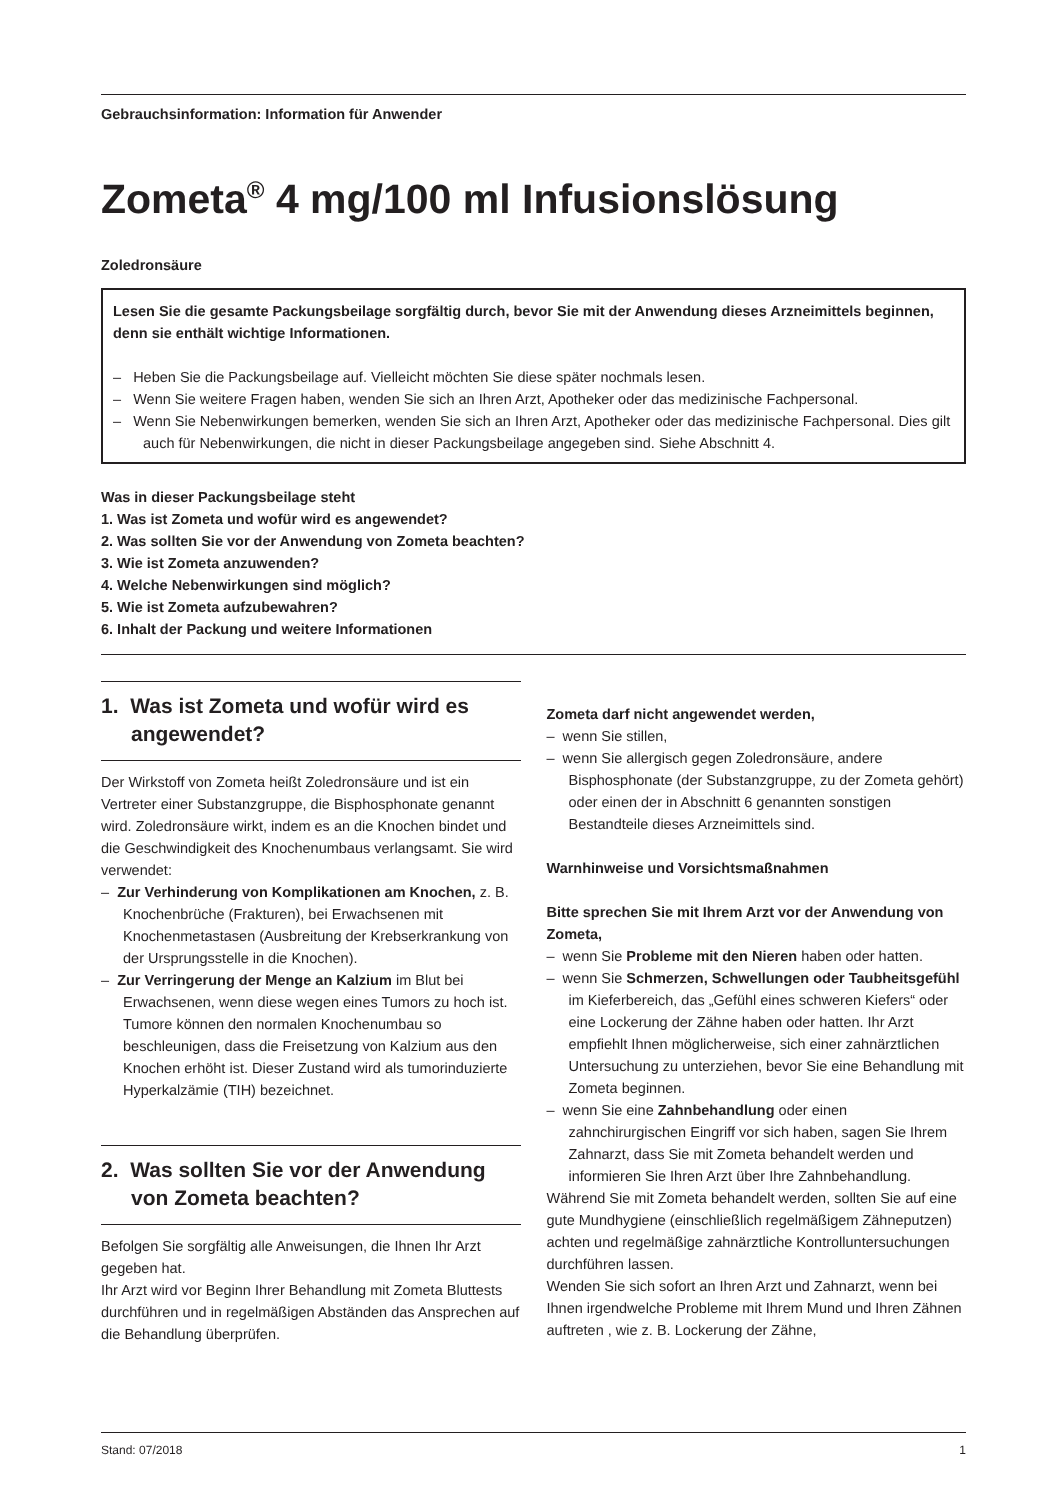Gebrauchsinformation: Information für Anwender
Zometa<sup>®</sup> 4 mg/100 ml Infusionslösung
Zoledronsäure
Lesen Sie die gesamte Packungsbeilage sorgfältig durch, bevor Sie mit der Anwendung dieses Arzneimittels beginnen, denn sie enthält wichtige Informationen.
– Heben Sie die Packungsbeilage auf. Vielleicht möchten Sie diese später nochmals lesen.
– Wenn Sie weitere Fragen haben, wenden Sie sich an Ihren Arzt, Apotheker oder das medizinische Fachpersonal.
– Wenn Sie Nebenwirkungen bemerken, wenden Sie sich an Ihren Arzt, Apotheker oder das medizinische Fachpersonal. Dies gilt auch für Nebenwirkungen, die nicht in dieser Packungsbeilage angegeben sind. Siehe Abschnitt 4.
Was in dieser Packungsbeilage steht
1. Was ist Zometa und wofür wird es angewendet?
2. Was sollten Sie vor der Anwendung von Zometa beachten?
3. Wie ist Zometa anzuwenden?
4. Welche Nebenwirkungen sind möglich?
5. Wie ist Zometa aufzubewahren?
6. Inhalt der Packung und weitere Informationen
1. Was ist Zometa und wofür wird es angewendet?
Der Wirkstoff von Zometa heißt Zoledronsäure und ist ein Vertreter einer Substanzgruppe, die Bisphosphonate genannt wird. Zoledronsäure wirkt, indem es an die Knochen bindet und die Geschwindigkeit des Knochenumbaus verlangsamt. Sie wird verwendet:
– Zur Verhinderung von Komplikationen am Knochen, z. B. Knochenbrüche (Frakturen), bei Erwachsenen mit Knochenmetastasen (Ausbreitung der Krebserkrankung von der Ursprungsstelle in die Knochen).
– Zur Verringerung der Menge an Kalzium im Blut bei Erwachsenen, wenn diese wegen eines Tumors zu hoch ist. Tumore können den normalen Knochenumbau so beschleunigen, dass die Freisetzung von Kalzium aus den Knochen erhöht ist. Dieser Zustand wird als tumorinduzierte Hyperkalzämie (TIH) bezeichnet.
2. Was sollten Sie vor der Anwendung von Zometa beachten?
Befolgen Sie sorgfältig alle Anweisungen, die Ihnen Ihr Arzt gegeben hat.
Ihr Arzt wird vor Beginn Ihrer Behandlung mit Zometa Bluttests durchführen und in regelmäßigen Abständen das Ansprechen auf die Behandlung überprüfen.
Zometa darf nicht angewendet werden,
– wenn Sie stillen,
– wenn Sie allergisch gegen Zoledronsäure, andere Bisphosphonate (der Substanzgruppe, zu der Zometa gehört) oder einen der in Abschnitt 6 genannten sonstigen Bestandteile dieses Arzneimittels sind.
Warnhinweise und Vorsichtsmaßnahmen
Bitte sprechen Sie mit Ihrem Arzt vor der Anwendung von Zometa,
– wenn Sie Probleme mit den Nieren haben oder hatten.
– wenn Sie Schmerzen, Schwellungen oder Taubheitsgefühl im Kieferbereich, das „Gefühl eines schweren Kiefers“ oder eine Lockerung der Zähne haben oder hatten. Ihr Arzt empfiehlt Ihnen möglicherweise, sich einer zahnärztlichen Untersuchung zu unterziehen, bevor Sie eine Behandlung mit Zometa beginnen.
– wenn Sie eine Zahnbehandlung oder einen zahnchirurgischen Eingriff vor sich haben, sagen Sie Ihrem Zahnarzt, dass Sie mit Zometa behandelt werden und informieren Sie Ihren Arzt über Ihre Zahnbehandlung.
Während Sie mit Zometa behandelt werden, sollten Sie auf eine gute Mundhygiene (einschließlich regelmäßigem Zähneputzen) achten und regelmäßige zahnärztliche Kontrolluntersuchungen durchführen lassen.
Wenden Sie sich sofort an Ihren Arzt und Zahnarzt, wenn bei Ihnen irgendwelche Probleme mit Ihrem Mund und Ihren Zähnen auftreten , wie z. B. Lockerung der Zähne,
Stand: 07/2018 1